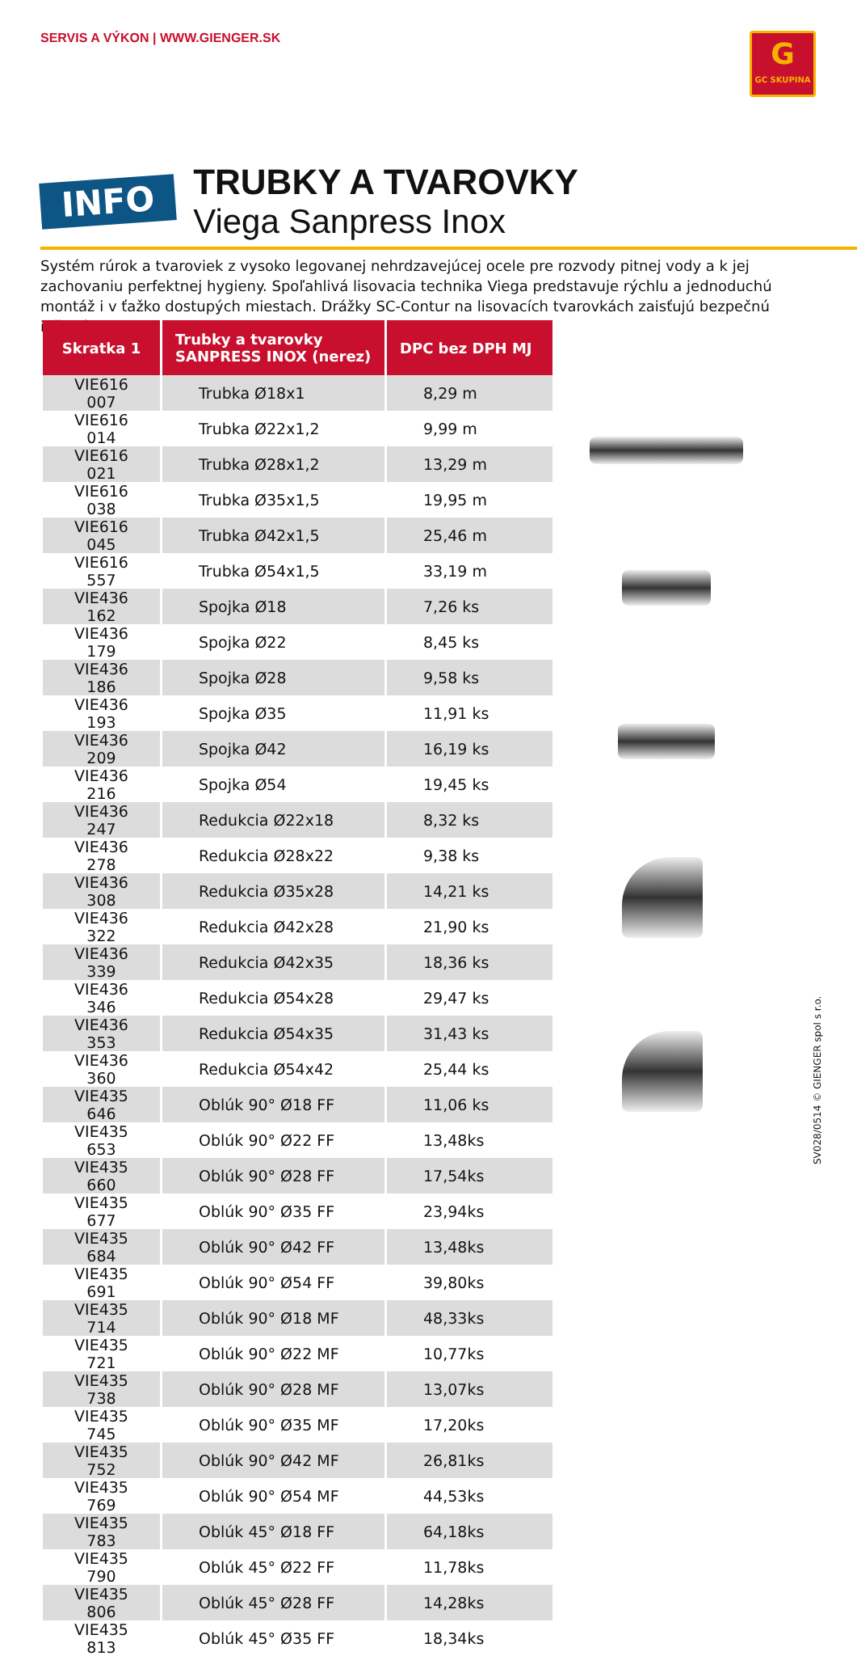SERVIS A VÝKON | WWW.GIENGER.SK
G
GC SKUPINA
INFO
TRUBKY A TVAROVKY
Viega Sanpress Inox
Systém rúrok a tvaroviek z vysoko legovanej nehrdzavejúcej ocele pre rozvody pitnej vody a k jej zachovaniu perfektnej hygieny. Spoľahlivá lisovacia technika Viega predstavuje rýchlu a jednoduchú montáž i v ťažko dostupých miestach. Drážky SC-Contur na lisovacích tvarovkách zaisťujú bezpečnú inštaláciu.
| Skratka 1 | Trubky a tvarovky SANPRESS INOX (nerez) | DPC bez DPH MJ |
| --- | --- | --- |
| VIE616 007 | Trubka Ø18x1 | 8,29 m |
| VIE616 014 | Trubka Ø22x1,2 | 9,99 m |
| VIE616 021 | Trubka Ø28x1,2 | 13,29 m |
| VIE616 038 | Trubka Ø35x1,5 | 19,95 m |
| VIE616 045 | Trubka Ø42x1,5 | 25,46 m |
| VIE616 557 | Trubka Ø54x1,5 | 33,19 m |
| VIE436 162 | Spojka Ø18 | 7,26 ks |
| VIE436 179 | Spojka Ø22 | 8,45 ks |
| VIE436 186 | Spojka Ø28 | 9,58 ks |
| VIE436 193 | Spojka Ø35 | 11,91 ks |
| VIE436 209 | Spojka Ø42 | 16,19 ks |
| VIE436 216 | Spojka Ø54 | 19,45 ks |
| VIE436 247 | Redukcia Ø22x18 | 8,32 ks |
| VIE436 278 | Redukcia Ø28x22 | 9,38 ks |
| VIE436 308 | Redukcia Ø35x28 | 14,21 ks |
| VIE436 322 | Redukcia Ø42x28 | 21,90 ks |
| VIE436 339 | Redukcia Ø42x35 | 18,36 ks |
| VIE436 346 | Redukcia Ø54x28 | 29,47 ks |
| VIE436 353 | Redukcia Ø54x35 | 31,43 ks |
| VIE436 360 | Redukcia Ø54x42 | 25,44 ks |
| VIE435 646 | Oblúk 90° Ø18 FF | 11,06 ks |
| VIE435 653 | Oblúk 90° Ø22 FF | 13,48ks |
| VIE435 660 | Oblúk 90° Ø28 FF | 17,54ks |
| VIE435 677 | Oblúk 90° Ø35 FF | 23,94ks |
| VIE435 684 | Oblúk 90° Ø42 FF | 13,48ks |
| VIE435 691 | Oblúk 90° Ø54 FF | 39,80ks |
| VIE435 714 | Oblúk 90° Ø18 MF | 48,33ks |
| VIE435 721 | Oblúk 90° Ø22 MF | 10,77ks |
| VIE435 738 | Oblúk 90° Ø28 MF | 13,07ks |
| VIE435 745 | Oblúk 90° Ø35 MF | 17,20ks |
| VIE435 752 | Oblúk 90° Ø42 MF | 26,81ks |
| VIE435 769 | Oblúk 90° Ø54 MF | 44,53ks |
| VIE435 783 | Oblúk 45° Ø18 FF | 64,18ks |
| VIE435 790 | Oblúk 45° Ø22 FF | 11,78ks |
| VIE435 806 | Oblúk 45° Ø28 FF | 14,28ks |
| VIE435 813 | Oblúk 45° Ø35 FF | 18,34ks |
SV028/0514 © GIENGER spol s r.o.